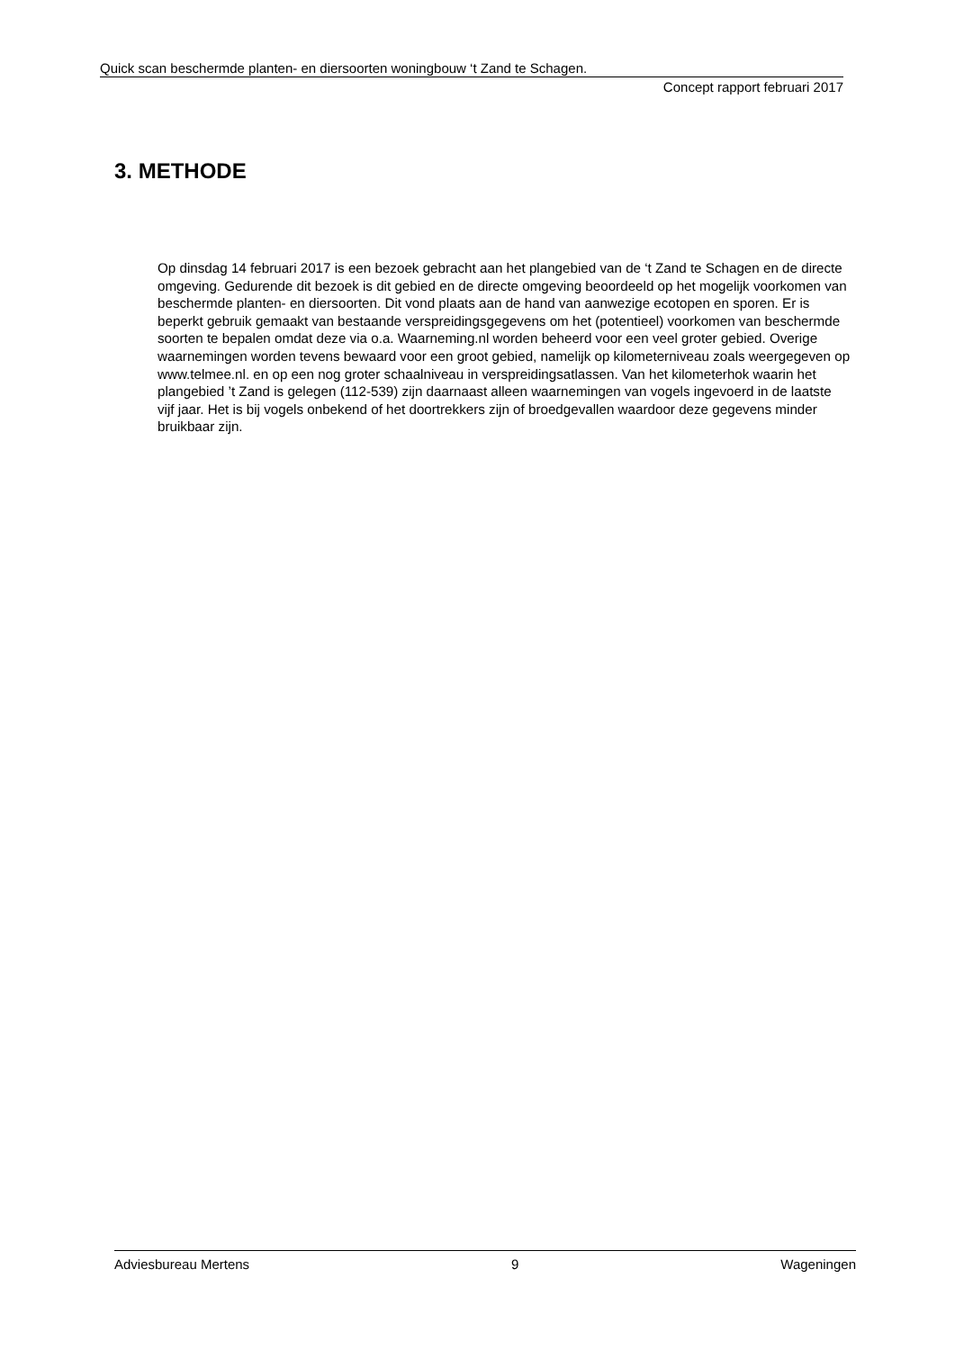Quick scan beschermde planten- en diersoorten woningbouw ‘t Zand te Schagen.
Concept rapport februari 2017
3. METHODE
Op dinsdag 14 februari 2017 is een bezoek gebracht aan het plangebied van de ‘t Zand te Schagen en de directe omgeving. Gedurende dit bezoek is dit gebied en de directe omgeving beoordeeld op het mogelijk voorkomen van beschermde planten- en diersoorten. Dit vond plaats aan de hand van aanwezige ecotopen en sporen. Er is beperkt gebruik gemaakt van bestaande verspreidingsgegevens om het (potentieel) voorkomen van beschermde soorten te bepalen omdat deze via o.a. Waarneming.nl worden beheerd voor een veel groter gebied. Overige waarnemingen worden tevens bewaard voor een groot gebied, namelijk op kilometerniveau zoals weergegeven op www.telmee.nl. en op een nog groter schaalniveau in verspreidingsatlassen. Van het kilometerhok waarin het plangebied ’t Zand is gelegen (112-539) zijn daarnaast alleen waarnemingen van vogels ingevoerd in de laatste vijf jaar. Het is bij vogels onbekend of het doortrekkers zijn of broedgevallen waardoor deze gegevens minder bruikbaar zijn.
Adviesbureau Mertens 9 Wageningen